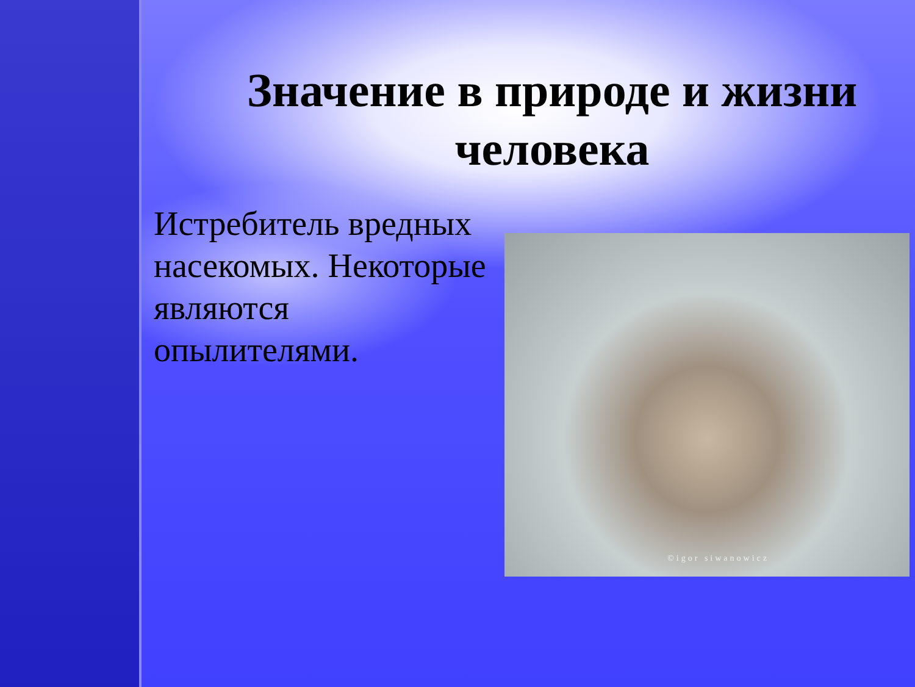Значение в природе и жизни человека
Истребитель вредных насекомых. Некоторые являются опылителями.
©igor siwanowicz